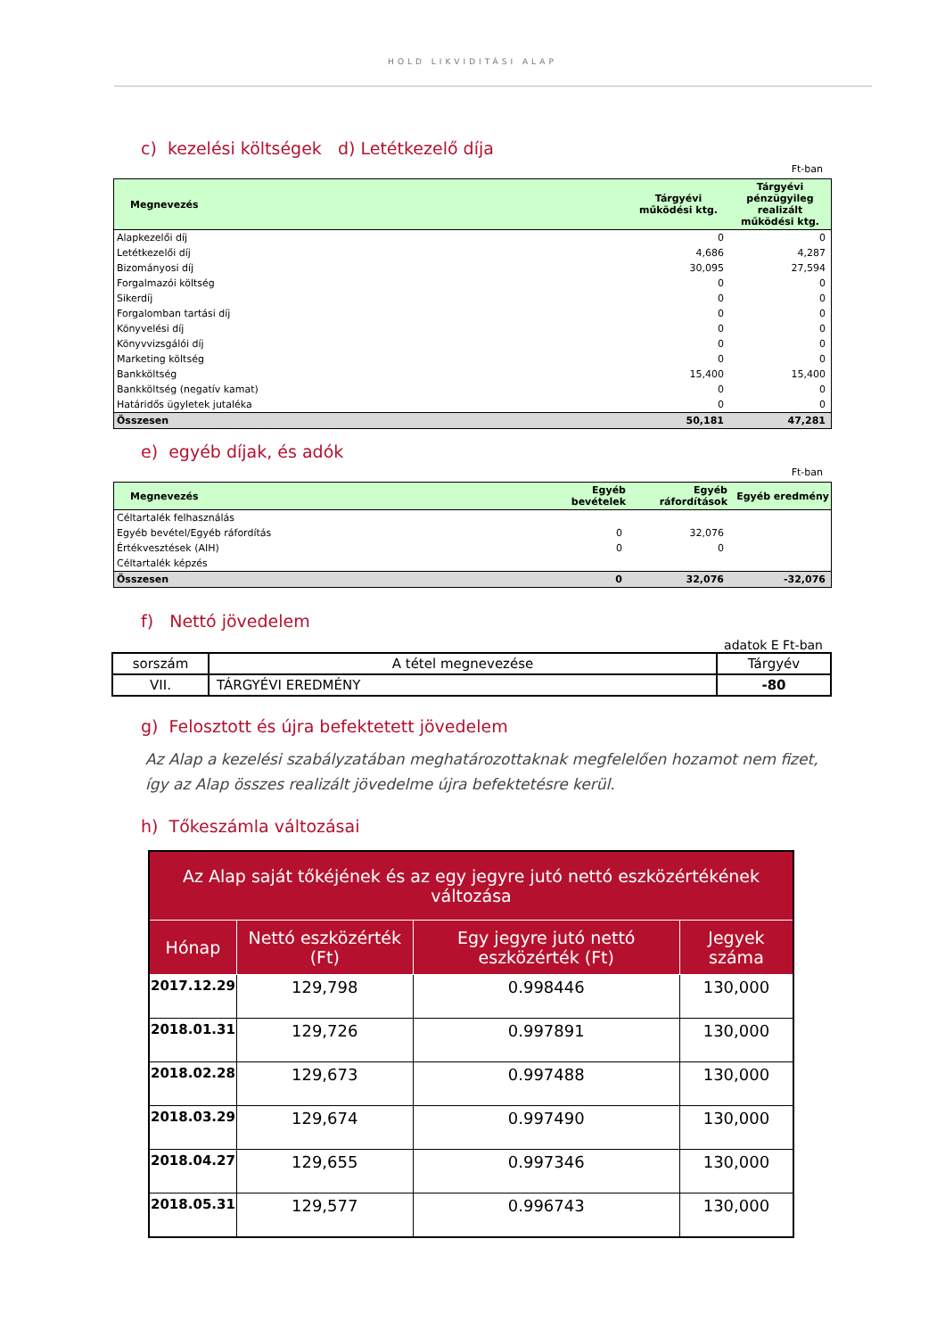HOLD LIKVIDITÁSI ALAP
c) kezelési költségek d) Letétkezelő díja
Ft-ban
| Megnevezés | Tárgyévi működési ktg. | Tárgyévi pénzügyileg realizált működési ktg. |
| --- | --- | --- |
| Alapkezelői díj | 0 | 0 |
| Letétkezelői díj | 4,686 | 4,287 |
| Bizományosi díj | 30,095 | 27,594 |
| Forgalmazói költség | 0 | 0 |
| Sikerdíj | 0 | 0 |
| Forgalomban tartási díj | 0 | 0 |
| Könyvelési díj | 0 | 0 |
| Könyvvizsgálói díj | 0 | 0 |
| Marketing költség | 0 | 0 |
| Bankköltség | 15,400 | 15,400 |
| Bankköltség (negatív kamat) | 0 | 0 |
| Határidős ügyletek jutaléka | 0 | 0 |
| Összesen | 50,181 | 47,281 |
e) egyéb díjak, és adók
Ft-ban
| Megnevezés | Egyéb bevételek | Egyéb ráfordítások | Egyéb eredmény |
| --- | --- | --- | --- |
| Céltartalék felhasználás | | | |
| Egyéb bevétel/Egyéb ráfordítás | 0 | 32,076 | |
| Értékvesztések (AIH) | 0 | 0 | |
| Céltartalék képzés | | | |
| Összesen | 0 | 32,076 | -32,076 |
f) Nettó jövedelem
adatok E Ft-ban
| sorszám | A tétel megnevezése | Tárgyév |
| VII. | TÁRGYÉVI EREDMÉNY | -80 |
g) Felosztott és újra befektetett jövedelem
Az Alap a kezelési szabályzatában meghatározottaknak megfelelően hozamot nem fizet, így az Alap összes realizált jövedelme újra befektetésre kerül.
h) Tőkeszámla változásai
| Az Alap saját tőkéjének és az egy jegyre jutó nettó eszközértékének változása | | | |
| --- | --- | --- | --- |
| Hónap | Nettó eszközérték (Ft) | Egy jegyre jutó nettó eszközérték (Ft) | Jegyek száma |
| 2017.12.29 | 129,798 | 0.998446 | 130,000 |
| 2018.01.31 | 129,726 | 0.997891 | 130,000 |
| 2018.02.28 | 129,673 | 0.997488 | 130,000 |
| 2018.03.29 | 129,674 | 0.997490 | 130,000 |
| 2018.04.27 | 129,655 | 0.997346 | 130,000 |
| 2018.05.31 | 129,577 | 0.996743 | 130,000 |